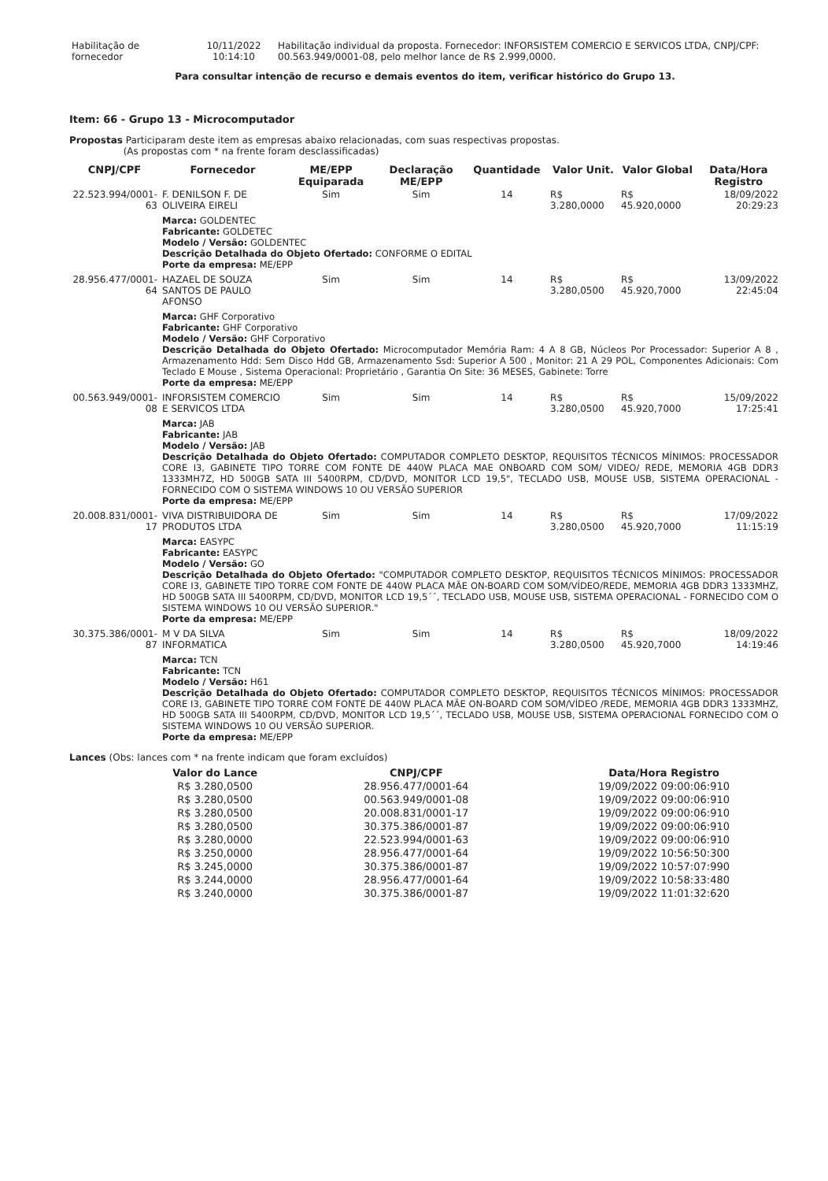| Habilitação de fornecedor | 10/11/2022 10:14:10 | Habilitação individual da proposta. Fornecedor: INFORSISTEM COMERCIO E SERVICOS LTDA, CNPJ/CPF: 00.563.949/0001-08, pelo melhor lance de R$ 2.999,0000. |
Para consultar intenção de recurso e demais eventos do item, verificar histórico do Grupo 13.
Item: 66 - Grupo 13 - Microcomputador
Propostas Participaram deste item as empresas abaixo relacionadas, com suas respectivas propostas.
(As propostas com * na frente foram desclassificadas)
| CNPJ/CPF | Fornecedor | ME/EPP Equiparada | Declaração ME/EPP | Quantidade | Valor Unit. | Valor Global | Data/Hora Registro |
| --- | --- | --- | --- | --- | --- | --- | --- |
| 22.523.994/0001-63 | F. DENILSON F. DE OLIVEIRA EIRELI | Sim | Sim | 14 | R$ 3.280,0000 | R$ 45.920,0000 | 18/09/2022 20:29:23 |
| | Marca: GOLDENTEC Fabricante: GOLDETEC Modelo / Versão: GOLDENTEC Descrição Detalhada do Objeto Ofertado: CONFORME O EDITAL Porte da empresa: ME/EPP | | | | | | |
| 28.956.477/0001-64 | HAZAEL DE SOUZA SANTOS DE PAULO AFONSO | Sim | Sim | 14 | R$ 3.280,0500 | R$ 45.920,7000 | 13/09/2022 22:45:04 |
| | Marca: GHF Corporativo Fabricante: GHF Corporativo Modelo / Versão: GHF Corporativo Descrição Detalhada do Objeto Ofertado: Microcomputador Memória Ram: 4 A 8 GB, Núcleos Por Processador: Superior A 8 , Armazenamento Hdd: Sem Disco Hdd GB, Armazenamento Ssd: Superior A 500 , Monitor: 21 A 29 POL, Componentes Adicionais: Com Teclado E Mouse , Sistema Operacional: Proprietário , Garantia On Site: 36 MESES, Gabinete: Torre Porte da empresa: ME/EPP | | | | | | |
| 00.563.949/0001-08 | INFORSISTEM COMERCIO E SERVICOS LTDA | Sim | Sim | 14 | R$ 3.280,0500 | R$ 45.920,7000 | 15/09/2022 17:25:41 |
| | Marca: JAB Fabricante: JAB Modelo / Versão: JAB Descrição Detalhada do Objeto Ofertado: COMPUTADOR COMPLETO DESKTOP, REQUISITOS TÉCNICOS MÍNIMOS: PROCESSADOR CORE I3, GABINETE TIPO TORRE COM FONTE DE 440W PLACA MAE ONBOARD COM SOM/ VIDEO/ REDE, MEMORIA 4GB DDR3 1333MH7Z, HD 500GB SATA III 5400RPM, CD/DVD, MONITOR LCD 19,5", TECLADO USB, MOUSE USB, SISTEMA OPERACIONAL - FORNECIDO COM O SISTEMA WINDOWS 10 OU VERSÃO SUPERIOR Porte da empresa: ME/EPP | | | | | | |
| 20.008.831/0001-17 | VIVA DISTRIBUIDORA DE PRODUTOS LTDA | Sim | Sim | 14 | R$ 3.280,0500 | R$ 45.920,7000 | 17/09/2022 11:15:19 |
| | Marca: EASYPC Fabricante: EASYPC Modelo / Versão: GO Descrição Detalhada do Objeto Ofertado: "COMPUTADOR COMPLETO DESKTOP, REQUISITOS TÉCNICOS MÍNIMOS: PROCESSADOR CORE I3, GABINETE TIPO TORRE COM FONTE DE 440W PLACA MÃE ON-BOARD COM SOM/VÍDEO/REDE, MEMORIA 4GB DDR3 1333MHZ, HD 500GB SATA III 5400RPM, CD/DVD, MONITOR LCD 19,5´´, TECLADO USB, MOUSE USB, SISTEMA OPERACIONAL - FORNECIDO COM O SISTEMA WINDOWS 10 OU VERSÃO SUPERIOR." Porte da empresa: ME/EPP | | | | | | |
| 30.375.386/0001-87 | M V DA SILVA INFORMATICA | Sim | Sim | 14 | R$ 3.280,0500 | R$ 45.920,7000 | 18/09/2022 14:19:46 |
| | Marca: TCN Fabricante: TCN Modelo / Versão: H61 Descrição Detalhada do Objeto Ofertado: COMPUTADOR COMPLETO DESKTOP, REQUISITOS TÉCNICOS MÍNIMOS: PROCESSADOR CORE I3, GABINETE TIPO TORRE COM FONTE DE 440W PLACA MÃE ON-BOARD COM SOM/VÍDEO /REDE, MEMORIA 4GB DDR3 1333MHZ, HD 500GB SATA III 5400RPM, CD/DVD, MONITOR LCD 19,5´´, TECLADO USB, MOUSE USB, SISTEMA OPERACIONAL FORNECIDO COM O SISTEMA WINDOWS 10 OU VERSÃO SUPERIOR. Porte da empresa: ME/EPP | | | | | | |
Lances (Obs: lances com * na frente indicam que foram excluídos)
| Valor do Lance | CNPJ/CPF | Data/Hora Registro |
| --- | --- | --- |
| R$ 3.280,0500 | 28.956.477/0001-64 | 19/09/2022 09:00:06:910 |
| R$ 3.280,0500 | 00.563.949/0001-08 | 19/09/2022 09:00:06:910 |
| R$ 3.280,0500 | 20.008.831/0001-17 | 19/09/2022 09:00:06:910 |
| R$ 3.280,0500 | 30.375.386/0001-87 | 19/09/2022 09:00:06:910 |
| R$ 3.280,0000 | 22.523.994/0001-63 | 19/09/2022 09:00:06:910 |
| R$ 3.250,0000 | 28.956.477/0001-64 | 19/09/2022 10:56:50:300 |
| R$ 3.245,0000 | 30.375.386/0001-87 | 19/09/2022 10:57:07:990 |
| R$ 3.244,0000 | 28.956.477/0001-64 | 19/09/2022 10:58:33:480 |
| R$ 3.240,0000 | 30.375.386/0001-87 | 19/09/2022 11:01:32:620 |